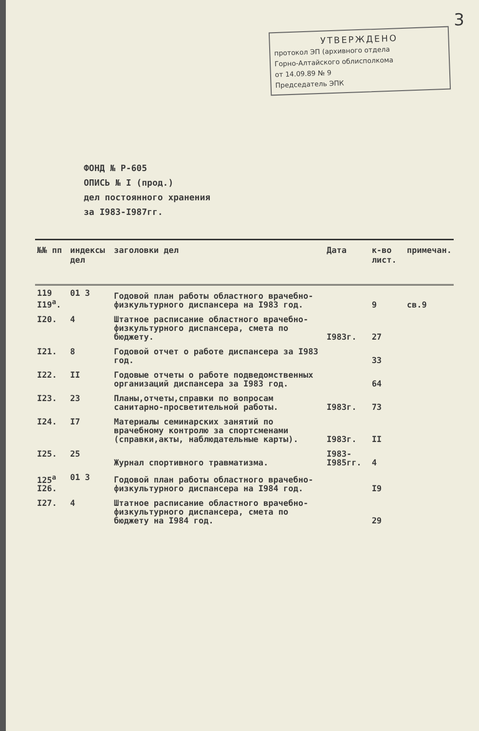3
УТВЕРЖДЕНО
протокол ЭП (архивного отдела
Горно-Алтайского облисполкома
от 14.09.89 № 9
Председатель ЭПК
ФОНД № Р-605
ОПИСЬ № I (прод.)
дел постоянного хранения
за I983-I987гг.
| №№ пп | индексы дел | заголовки дел | Дата | к-во лист. | примечан. |
| --- | --- | --- | --- | --- | --- |
| 119 I19<sup>а</sup>. | 01 3 | Годовой план работы областного врачебно-физкультурного диспансера на I983 год. | | 9 | св.9 |
| I20. | 4 | Штатное расписание областного врачебно-физкультурного диспансера, смета по бюджету. | I983г. | 27 | |
| I21. | 8 | Годовой отчет о работе диспансера за I983 год. | | 33 | |
| I22. | II | Годовые отчеты о работе подведомственных организаций диспансера за I983 год. | | 64 | |
| I23. | 23 | Планы,отчеты,справки по вопросам санитарно-просветительной работы. | I983г. | 73 | |
| I24. | I7 | Материалы семинарских занятий по врачебному контролю за спортсменами (справки,акты, наблюдательные карты). | I983г. | II | |
| I25. | 25 | Журнал спортивного травматизма. | I983-I985гг. | 4 | |
| 125<sup>а</sup> I26. | 01 3 | Годовой план работы областного врачебно-физкультурного диспансера на I984 год. | | I9 | |
| I27. | 4 | Штатное расписание областного врачебно-физкультурного диспансера, смета по бюджету на I984 год. | | 29 | |